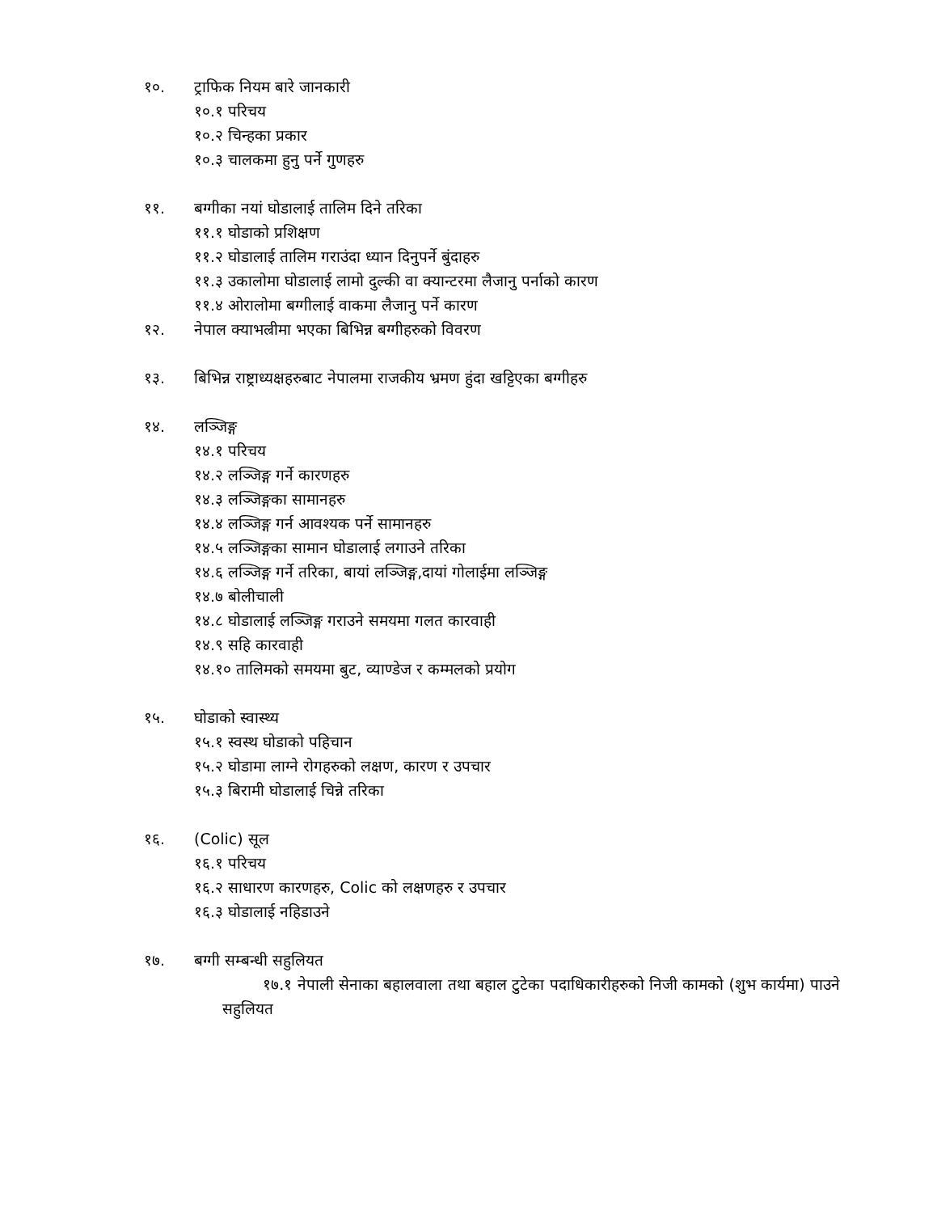१०. ट्राफिक नियम बारे जानकारी
१०.१ परिचय
१०.२ चिन्हका प्रकार
१०.३ चालकमा हुनु पर्ने गुणहरु
११. बग्गीका नयां घोडालाई तालिम दिने तरिका
११.१ घोडाको प्रशिक्षण
११.२ घोडालाई तालिम गराउंदा ध्यान दिनुपर्ने बुंदाहरु
११.३ उकालोमा घोडालाई लामो दुल्की वा क्यान्टरमा लैजानु पर्नाको कारण
११.४ ओरालोमा बग्गीलाई वाकमा लैजानु पर्ने कारण
१२. नेपाल क्याभल्रीमा भएका बिभिन्न बग्गीहरुको विवरण
१३. बिभिन्न राष्ट्राध्यक्षहरुबाट नेपालमा राजकीय भ्रमण हुंदा खट्टिएका बग्गीहरु
१४. लञ्जिङ्ग
१४.१ परिचय
१४.२ लञ्जिङ्ग गर्ने कारणहरु
१४.३ लञ्जिङ्गका सामानहरु
१४.४ लञ्जिङ्ग गर्न आवश्यक पर्ने सामानहरु
१४.५ लञ्जिङ्गका सामान घोडालाई लगाउने तरिका
१४.६ लञ्जिङ्ग गर्ने तरिका, बायां लञ्जिङ्ग,दायां गोलाईमा लञ्जिङ्ग
१४.७ बोलीचाली
१४.८ घोडालाई लञ्जिङ्ग गराउने समयमा गलत कारवाही
१४.९ सहि कारवाही
१४.१० तालिमको समयमा बुट, व्याण्डेज र कम्मलको प्रयोग
१५. घोडाको स्वास्थ्य
१५.१ स्वस्थ घोडाको पहिचान
१५.२ घोडामा लाग्ने रोगहरुको लक्षण, कारण र उपचार
१५.३ बिरामी घोडालाई चिन्ने तरिका
१६. (Colic) सूल
१६.१ परिचय
१६.२ साधारण कारणहरु, Colic को लक्षणहरु र उपचार
१६.३ घोडालाई नहिडाउने
१७. बग्गी सम्बन्धी सहुलियत
१७.१ नेपाली सेनाका बहालवाला तथा बहाल टुटेका पदाधिकारीहरुको निजी कामको (शुभ कार्यमा) पाउने सहुलियत